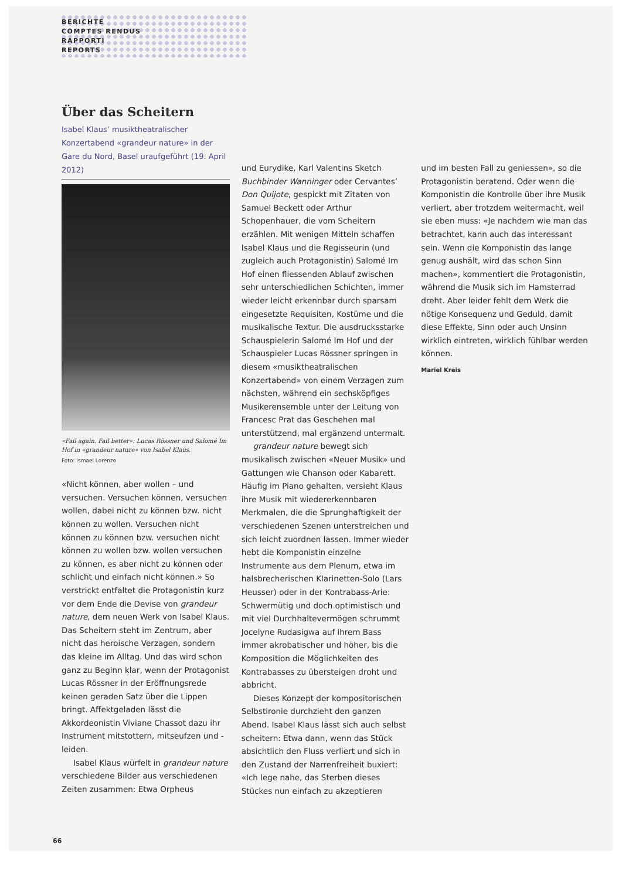BERICHTE
COMPTES RENDUS
RAPPORTI
REPORTS
Über das Scheitern
Isabel Klaus’ musiktheatralischer Konzertabend «grandeur nature» in der Gare du Nord, Basel uraufgeführt (19. April 2012)
«Fail again. Fail better»: Lucas Rössner und Salomé Im Hof in «grandeur nature» von Isabel Klaus.
Foto: Ismael Lorenzo
«Nicht können, aber wollen – und versuchen. Versuchen können, versuchen wollen, dabei nicht zu können bzw. nicht können zu wollen. Versuchen nicht können zu können bzw. versuchen nicht können zu wollen bzw. wollen versuchen zu können, es aber nicht zu können oder schlicht und einfach nicht können.» So verstrickt entfaltet die Protagonistin kurz vor dem Ende die Devise von grandeur nature, dem neuen Werk von Isabel Klaus. Das Scheitern steht im Zentrum, aber nicht das heroische Verzagen, sondern das kleine im Alltag. Und das wird schon ganz zu Beginn klar, wenn der Protagonist Lucas Rössner in der Eröffnungsrede keinen geraden Satz über die Lippen bringt. Affektgeladen lässt die Akkordeonistin Viviane Chassot dazu ihr Instrument mitstottern, mitseufzen und -leiden.
Isabel Klaus würfelt in grandeur nature verschiedene Bilder aus verschiedenen Zeiten zusammen: Etwa Orpheus
und Eurydike, Karl Valentins Sketch Buchbinder Wanninger oder Cervantes’ Don Quijote, gespickt mit Zitaten von Samuel Beckett oder Arthur Schopenhauer, die vom Scheitern erzählen. Mit wenigen Mitteln schaffen Isabel Klaus und die Regisseurin (und zugleich auch Protagonistin) Salomé Im Hof einen fliessenden Ablauf zwischen sehr unterschiedlichen Schichten, immer wieder leicht erkennbar durch sparsam eingesetzte Requisiten, Kostüme und die musikalische Textur. Die ausdrucksstarke Schauspielerin Salomé Im Hof und der Schauspieler Lucas Rössner springen in diesem «musiktheatralischen Konzertabend» von einem Verzagen zum nächsten, während ein sechsköpfiges Musikerensemble unter der Leitung von Francesc Prat das Geschehen mal unterstützend, mal ergänzend untermalt.
grandeur nature bewegt sich musikalisch zwischen «Neuer Musik» und Gattungen wie Chanson oder Kabarett. Häufig im Piano gehalten, versieht Klaus ihre Musik mit wiedererkennbaren Merkmalen, die die Sprunghaftigkeit der verschiedenen Szenen unterstreichen und sich leicht zuordnen lassen. Immer wieder hebt die Komponistin einzelne Instrumente aus dem Plenum, etwa im halsbrecherischen Klarinetten-Solo (Lars Heusser) oder in der Kontrabass-Arie: Schwermütig und doch optimistisch und mit viel Durchhaltevermögen schrummt Jocelyne Rudasigwa auf ihrem Bass immer akrobatischer und höher, bis die Komposition die Möglichkeiten des Kontrabasses zu übersteigen droht und abbricht.
Dieses Konzept der kompositorischen Selbstironie durchzieht den ganzen Abend. Isabel Klaus lässt sich auch selbst scheitern: Etwa dann, wenn das Stück absichtlich den Fluss verliert und sich in den Zustand der Narrenfreiheit buxiert: «Ich lege nahe, das Sterben dieses Stückes nun einfach zu akzeptieren
und im besten Fall zu geniessen», so die Protagonistin beratend. Oder wenn die Komponistin die Kontrolle über ihre Musik verliert, aber trotzdem weitermacht, weil sie eben muss: «Je nachdem wie man das betrachtet, kann auch das interessant sein. Wenn die Komponistin das lange genug aushält, wird das schon Sinn machen», kommentiert die Protagonistin, während die Musik sich im Hamsterrad dreht. Aber leider fehlt dem Werk die nötige Konsequenz und Geduld, damit diese Effekte, Sinn oder auch Unsinn wirklich eintreten, wirklich fühlbar werden können.
Mariel Kreis
66